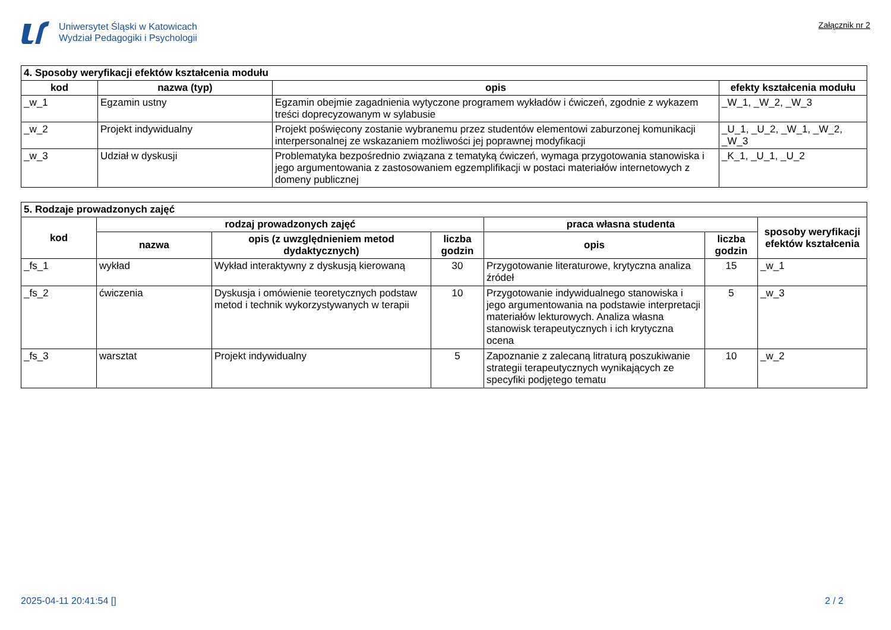Uniwersytet Śląski w Katowicach
Wydział Pedagogiki i Psychologii
Załącznik nr 2
| 4. Sposoby weryfikacji efektów kształcenia modułu | | | |
| --- | --- | --- | --- |
| kod | nazwa (typ) | opis | efekty kształcenia modułu |
| _w_1 | Egzamin ustny | Egzamin obejmie zagadnienia wytyczone programem wykładów i ćwiczeń, zgodnie z wykazem treści doprecyzowanym w sylabusie | _W_1, _W_2, _W_3 |
| _w_2 | Projekt indywidualny | Projekt poświęcony zostanie wybranemu przez studentów elementowi zaburzonej komunikacji interpersonalnej ze wskazaniem możliwości jej poprawnej modyfikacji | _U_1, _U_2, _W_1, _W_2, _W_3 |
| _w_3 | Udział w dyskusji | Problematyka bezpośrednio związana z tematyką ćwiczeń, wymaga przygotowania stanowiska i jego argumentowania z zastosowaniem egzemplifikacji w postaci materiałów internetowych z domeny publicznej | _K_1, _U_1, _U_2 |
| 5. Rodzaje prowadzonych zajęć | | | | | | |
| --- | --- | --- | --- | --- | --- | --- |
| kod | rodzaj prowadzonych zajęć | | | praca własna studenta | | sposoby weryfikacji efektów kształcenia |
| | nazwa | opis (z uwzględnieniem metod dydaktycznych) | liczba godzin | opis | liczba godzin | |
| _fs_1 | wykład | Wykład interaktywny z dyskusją kierowaną | 30 | Przygotowanie literaturowe, krytyczna analiza źródeł | 15 | _w_1 |
| _fs_2 | ćwiczenia | Dyskusja i omówienie teoretycznych podstaw metod i technik wykorzystywanych w terapii | 10 | Przygotowanie indywidualnego stanowiska i jego argumentowania na podstawie interpretacji materiałów lekturowych. Analiza własna stanowisk terapeutycznych i ich krytyczna ocena | 5 | _w_3 |
| _fs_3 | warsztat | Projekt indywidualny | 5 | Zapoznanie z zalecaną litraturą poszukiwanie strategii terapeutycznych wynikających ze specyfiki podjętego tematu | 10 | _w_2 |
2025-04-11 20:41:54 [] 2 / 2